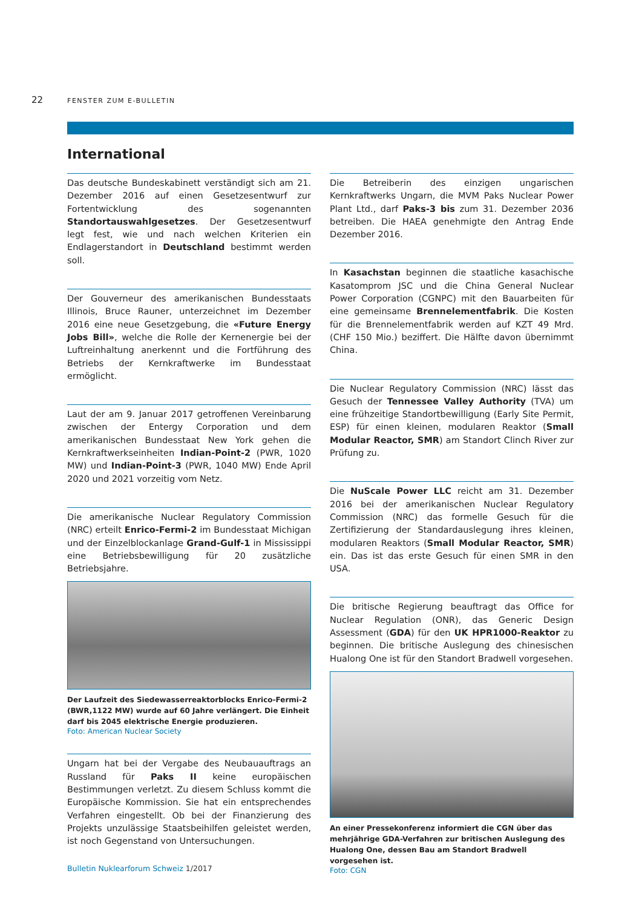22 FENSTER ZUM E-BULLETIN
International
Das deutsche Bundeskabinett verständigt sich am 21. Dezember 2016 auf einen Gesetzesentwurf zur Fortentwicklung des sogenannten Standortauswahlgesetzes. Der Gesetzesentwurf legt fest, wie und nach welchen Kriterien ein Endlagerstandort in Deutschland bestimmt werden soll.
Der Gouverneur des amerikanischen Bundesstaats Illinois, Bruce Rauner, unterzeichnet im Dezember 2016 eine neue Gesetzgebung, die «Future Energy Jobs Bill», welche die Rolle der Kernenergie bei der Luftreinhaltung anerkennt und die Fortführung des Betriebs der Kernkraftwerke im Bundesstaat ermöglicht.
Laut der am 9. Januar 2017 getroffenen Vereinbarung zwischen der Entergy Corporation und dem amerikanischen Bundesstaat New York gehen die Kernkraftwerkseinheiten Indian-Point-2 (PWR, 1020 MW) und Indian-Point-3 (PWR, 1040 MW) Ende April 2020 und 2021 vorzeitig vom Netz.
Die amerikanische Nuclear Regulatory Commission (NRC) erteilt Enrico-Fermi-2 im Bundesstaat Michigan und der Einzelblockanlage Grand-Gulf-1 in Mississippi eine Betriebsbewilligung für 20 zusätzliche Betriebsjahre.
Der Laufzeit des Siedewasserreaktorblocks Enrico-Fermi-2 (BWR,1122 MW) wurde auf 60 Jahre verlängert. Die Einheit darf bis 2045 elektrische Energie produzieren.
Foto: American Nuclear Society
Ungarn hat bei der Vergabe des Neubauauftrags an Russland für Paks II keine europäischen Bestimmungen verletzt. Zu diesem Schluss kommt die Europäische Kommission. Sie hat ein entsprechendes Verfahren eingestellt. Ob bei der Finanzierung des Projekts unzulässige Staatsbeihilfen geleistet werden, ist noch Gegenstand von Untersuchungen.
Die Betreiberin des einzigen ungarischen Kernkraftwerks Ungarn, die MVM Paks Nuclear Power Plant Ltd., darf Paks-3 bis zum 31. Dezember 2036 betreiben. Die HAEA genehmigte den Antrag Ende Dezember 2016.
In Kasachstan beginnen die staatliche kasachische Kasatomprom JSC und die China General Nuclear Power Corporation (CGNPC) mit den Bauarbeiten für eine gemeinsame Brennelementfabrik. Die Kosten für die Brennelementfabrik werden auf KZT 49 Mrd. (CHF 150 Mio.) beziffert. Die Hälfte davon übernimmt China.
Die Nuclear Regulatory Commission (NRC) lässt das Gesuch der Tennessee Valley Authority (TVA) um eine frühzeitige Standortbewilligung (Early Site Permit, ESP) für einen kleinen, modularen Reaktor (Small Modular Reactor, SMR) am Standort Clinch River zur Prüfung zu.
Die NuScale Power LLC reicht am 31. Dezember 2016 bei der amerikanischen Nuclear Regulatory Commission (NRC) das formelle Gesuch für die Zertifizierung der Standardauslegung ihres kleinen, modularen Reaktors (Small Modular Reactor, SMR) ein. Das ist das erste Gesuch für einen SMR in den USA.
Die britische Regierung beauftragt das Office for Nuclear Regulation (ONR), das Generic Design Assessment (GDA) für den UK HPR1000-Reaktor zu beginnen. Die britische Auslegung des chinesischen Hualong One ist für den Standort Bradwell vorgesehen.
An einer Pressekonferenz informiert die CGN über das mehrjährige GDA-Verfahren zur britischen Auslegung des Hualong One, dessen Bau am Standort Bradwell vorgesehen ist.
Foto: CGN
Bulletin Nuklearforum Schweiz 1/2017